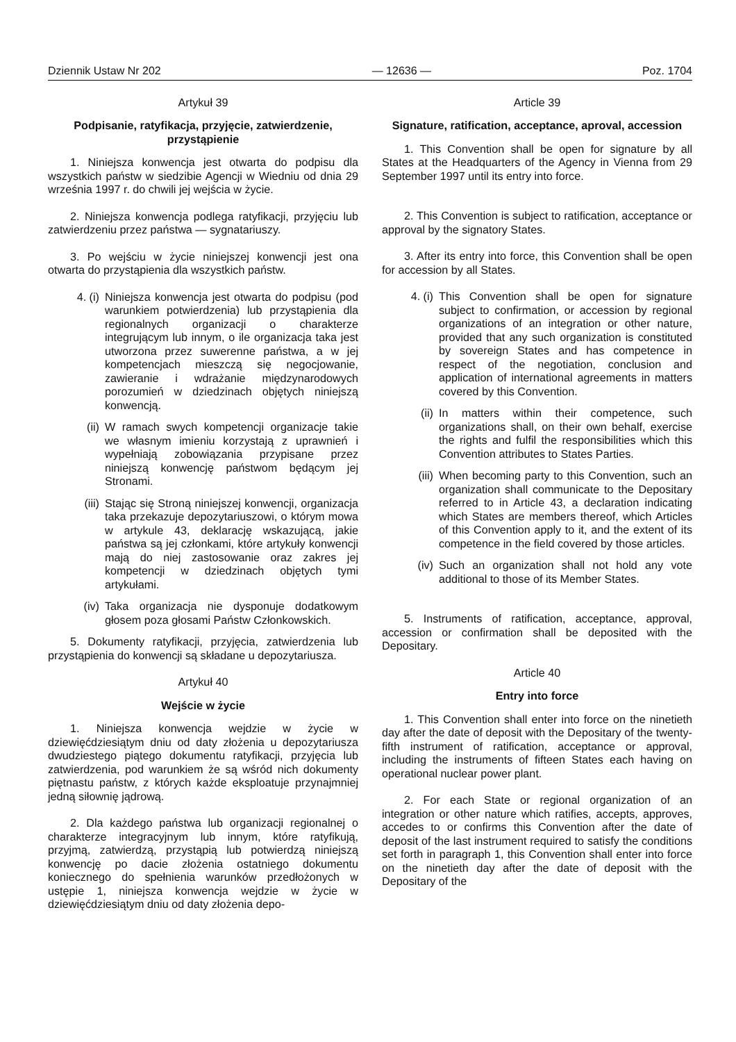Dziennik Ustaw Nr 202 — 12636 — Poz. 1704
Artykuł 39
Podpisanie, ratyfikacja, przyjęcie, zatwierdzenie, przystąpienie
1. Niniejsza konwencja jest otwarta do podpisu dla wszystkich państw w siedzibie Agencji w Wiedniu od dnia 29 września 1997 r. do chwili jej wejścia w życie.
2. Niniejsza konwencja podlega ratyfikacji, przyjęciu lub zatwierdzeniu przez państwa — sygnatariuszy.
3. Po wejściu w życie niniejszej konwencji jest ona otwarta do przystąpienia dla wszystkich państw.
4. (i) Niniejsza konwencja jest otwarta do podpisu (pod warunkiem potwierdzenia) lub przystąpienia dla regionalnych organizacji o charakterze integrującym lub innym, o ile organizacja taka jest utworzona przez suwerenne państwa, a w jej kompetencjach mieszczą się negocjowanie, zawieranie i wdrażanie międzynarodowych porozumień w dziedzinach objętych niniejszą konwencją.
(ii) W ramach swych kompetencji organizacje takie we własnym imieniu korzystają z uprawnień i wypełniają zobowiązania przypisane przez niniejszą konwencję państwom będącym jej Stronami.
(iii) Stając się Stroną niniejszej konwencji, organizacja taka przekazuje depozytariuszowi, o którym mowa w artykule 43, deklarację wskazującą, jakie państwa są jej członkami, które artykuły konwencji mają do niej zastosowanie oraz zakres jej kompetencji w dziedzinach objętych tymi artykułami.
(iv) Taka organizacja nie dysponuje dodatkowym głosem poza głosami Państw Członkowskich.
5. Dokumenty ratyfikacji, przyjęcia, zatwierdzenia lub przystąpienia do konwencji są składane u depozytariusza.
Artykuł 40
Wejście w życie
1. Niniejsza konwencja wejdzie w życie w dziewięćdziesiątym dniu od daty złożenia u depozytariusza dwudziestego piątego dokumentu ratyfikacji, przyjęcia lub zatwierdzenia, pod warunkiem że są wśród nich dokumenty piętnastu państw, z których każde eksploatuje przynajmniej jedną siłownię jądrową.
2. Dla każdego państwa lub organizacji regionalnej o charakterze integracyjnym lub innym, które ratyfikują, przyjmą, zatwierdzą, przystąpią lub potwierdzą niniejszą konwencję po dacie złożenia ostatniego dokumentu koniecznego do spełnienia warunków przedłożonych w ustępie 1, niniejsza konwencja wejdzie w życie w dziewięćdziesiątym dniu od daty złożenia depo-
Article 39
Signature, ratification, acceptance, aproval, accession
1. This Convention shall be open for signature by all States at the Headquarters of the Agency in Vienna from 29 September 1997 until its entry into force.
2. This Convention is subject to ratification, acceptance or approval by the signatory States.
3. After its entry into force, this Convention shall be open for accession by all States.
4. (i) This Convention shall be open for signature subject to confirmation, or accession by regional organizations of an integration or other nature, provided that any such organization is constituted by sovereign States and has competence in respect of the negotiation, conclusion and application of international agreements in matters covered by this Convention.
(ii) In matters within their competence, such organizations shall, on their own behalf, exercise the rights and fulfil the responsibilities which this Convention attributes to States Parties.
(iii) When becoming party to this Convention, such an organization shall communicate to the Depositary referred to in Article 43, a declaration indicating which States are members thereof, which Articles of this Convention apply to it, and the extent of its competence in the field covered by those articles.
(iv) Such an organization shall not hold any vote additional to those of its Member States.
5. Instruments of ratification, acceptance, approval, accession or confirmation shall be deposited with the Depositary.
Article 40
Entry into force
1. This Convention shall enter into force on the ninetieth day after the date of deposit with the Depositary of the twenty-fifth instrument of ratification, acceptance or approval, including the instruments of fifteen States each having on operational nuclear power plant.
2. For each State or regional organization of an integration or other nature which ratifies, accepts, approves, accedes to or confirms this Convention after the date of deposit of the last instrument required to satisfy the conditions set forth in paragraph 1, this Convention shall enter into force on the ninetieth day after the date of deposit with the Depositary of the